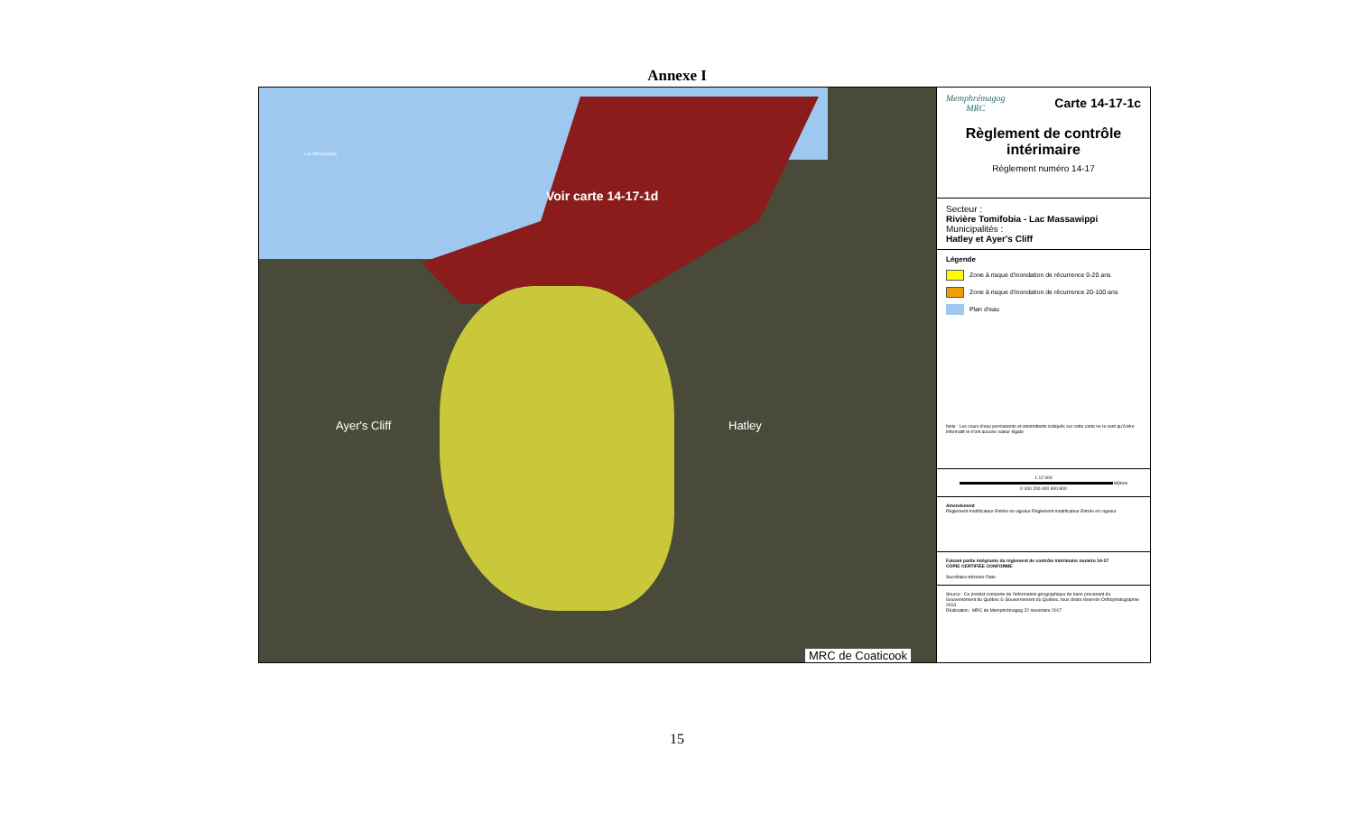Annexe I
Lac Massawippi
Voir carte 14-17-1d
Ayer's Cliff Hatley
MRC de Coaticook
Memphrémagog
MRC Carte 14-17-1c
Règlement de contrôle intérimaire
Règlement numéro 14-17
Secteur :
Rivière Tomifobia - Lac Massawippi
Municipalités :
Hatley et Ayer's Cliff
Légende
Zone à risque d'inondation de récurrence 0-20 ans
Zone à risque d'inondation de récurrence 20-100 ans
Plan d'eau
Note : Les cours d'eau permanents et intermittents indiqués sur cette carte ne le sont qu'à titre informatif et n'ont aucune valeur légale.
1:12 000
Mètres
0 100 200 400 600 800
Amendement
Règlement modificateur Entrée en vigueur Règlement modificateur Entrée en vigueur
Faisant partie intégrante du règlement de contrôle intérimaire numéro 14-17
COPIE CERTIFIÉE CONFORME
Secrétaire-trésorier Date
Source : Ce produit comporte de l'information géographique de base provenant du Gouvernement du Québec © Gouvernement du Québec, tous droits réservés Orthophotographie 2013
Réalisation : MRC de Memphrémagog 22 novembre 2017
15